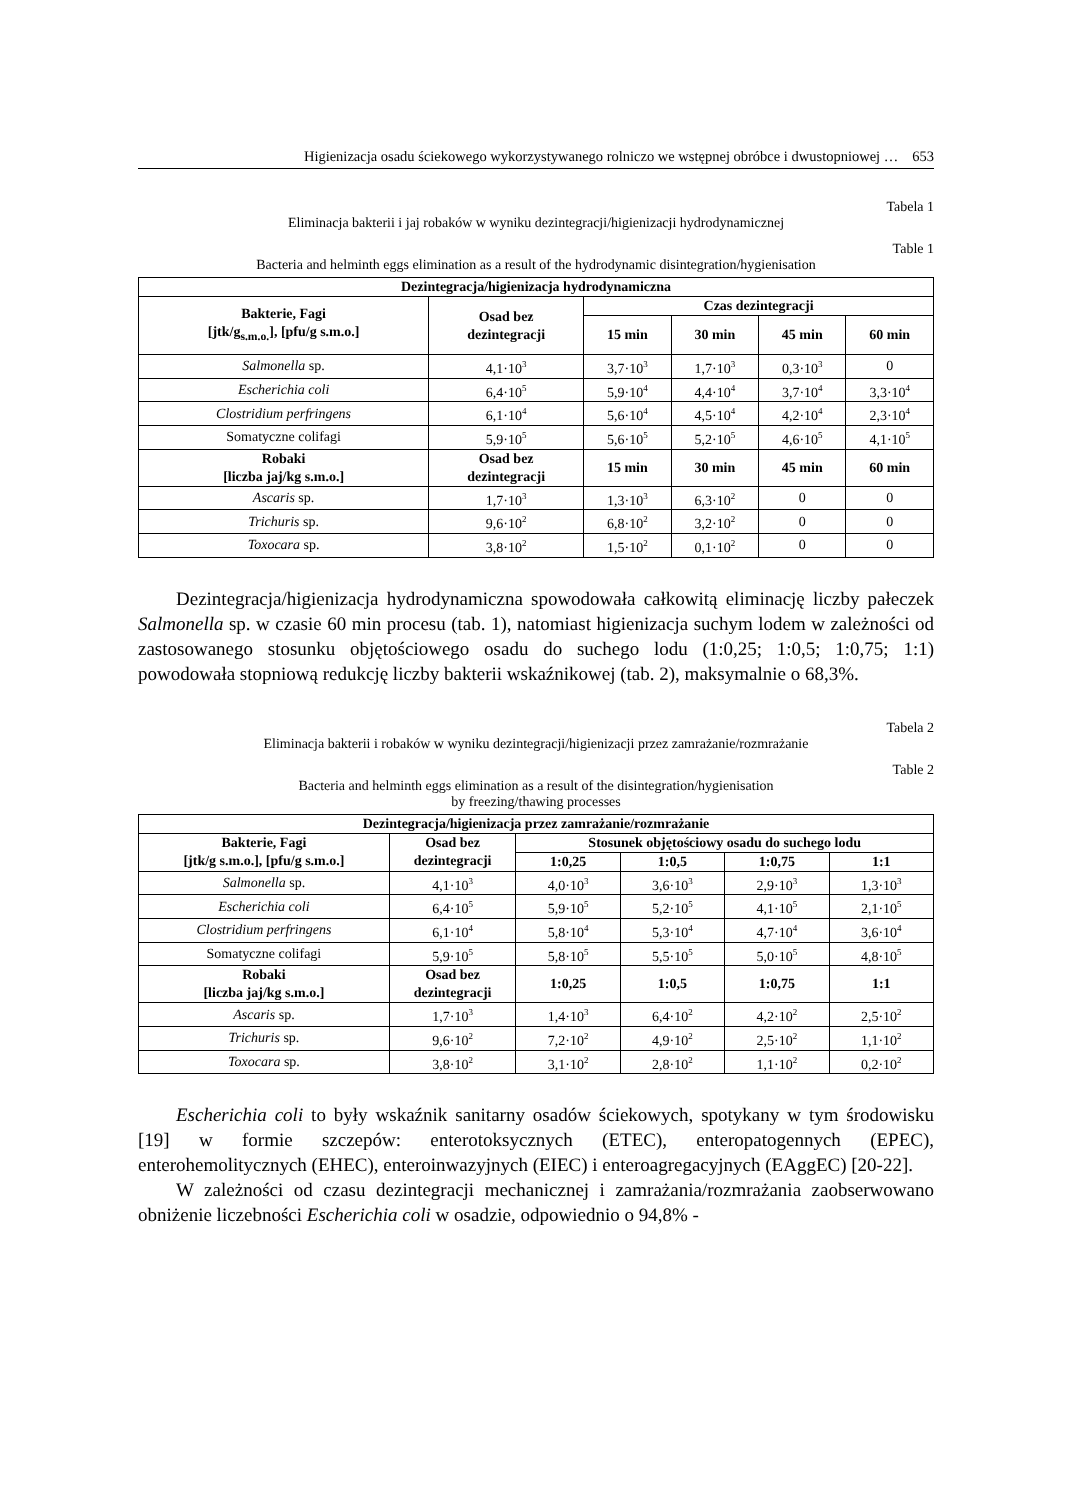Higienizacja osadu ściekowego wykorzystywanego rolniczo we wstępnej obróbce i dwustopniowej … 653
Tabela 1
Eliminacja bakterii i jaj robaków w wyniku dezintegracji/higienizacji hydrodynamicznej
Table 1
Bacteria and helminth eggs elimination as a result of the hydrodynamic disintegration/hygienisation
| Dezintegracja/higienizacja hydrodynamiczna | | | | | |
| --- | --- | --- | --- | --- | --- |
| Bakterie, Fagi [jtk/g<sub>s.m.o.</sub>], [pfu/g s.m.o.] | Osad bez dezintegracji | Czas dezintegracji | | | |
| | | 15 min | 30 min | 45 min | 60 min |
| Salmonella sp. | 4,1·10<sup>3</sup> | 3,7·10<sup>3</sup> | 1,7·10<sup>3</sup> | 0,3·10<sup>3</sup> | 0 |
| Escherichia coli | 6,4·10<sup>5</sup> | 5,9·10<sup>4</sup> | 4,4·10<sup>4</sup> | 3,7·10<sup>4</sup> | 3,3·10<sup>4</sup> |
| Clostridium perfringens | 6,1·10<sup>4</sup> | 5,6·10<sup>4</sup> | 4,5·10<sup>4</sup> | 4,2·10<sup>4</sup> | 2,3·10<sup>4</sup> |
| Somatyczne colifagi | 5,9·10<sup>5</sup> | 5,6·10<sup>5</sup> | 5,2·10<sup>5</sup> | 4,6·10<sup>5</sup> | 4,1·10<sup>5</sup> |
| Robaki [liczba jaj/kg s.m.o.] | Osad bez dezintegracji | 15 min | 30 min | 45 min | 60 min |
| Ascaris sp. | 1,7·10<sup>3</sup> | 1,3·10<sup>3</sup> | 6,3·10<sup>2</sup> | 0 | 0 |
| Trichuris sp. | 9,6·10<sup>2</sup> | 6,8·10<sup>2</sup> | 3,2·10<sup>2</sup> | 0 | 0 |
| Toxocara sp. | 3,8·10<sup>2</sup> | 1,5·10<sup>2</sup> | 0,1·10<sup>2</sup> | 0 | 0 |
Dezintegracja/higienizacja hydrodynamiczna spowodowała całkowitą eliminację liczby pałeczek Salmonella sp. w czasie 60 min procesu (tab. 1), natomiast higienizacja suchym lodem w zależności od zastosowanego stosunku objętościowego osadu do suchego lodu (1:0,25; 1:0,5; 1:0,75; 1:1) powodowała stopniową redukcję liczby bakterii wskaźnikowej (tab. 2), maksymalnie o 68,3%.
Tabela 2
Eliminacja bakterii i robaków w wyniku dezintegracji/higienizacji przez zamrażanie/rozmrażanie
Table 2
Bacteria and helminth eggs elimination as a result of the disintegration/hygienisation
by freezing/thawing processes
| Dezintegracja/higienizacja przez zamrażanie/rozmrażanie | | | | | |
| --- | --- | --- | --- | --- | --- |
| Bakterie, Fagi [jtk/g s.m.o.], [pfu/g s.m.o.] | Osad bez dezintegracji | Stosunek objętościowy osadu do suchego lodu | | | |
| | | 1:0,25 | 1:0,5 | 1:0,75 | 1:1 |
| Salmonella sp. | 4,1·10<sup>3</sup> | 4,0·10<sup>3</sup> | 3,6·10<sup>3</sup> | 2,9·10<sup>3</sup> | 1,3·10<sup>3</sup> |
| Escherichia coli | 6,4·10<sup>5</sup> | 5,9·10<sup>5</sup> | 5,2·10<sup>5</sup> | 4,1·10<sup>5</sup> | 2,1·10<sup>5</sup> |
| Clostridium perfringens | 6,1·10<sup>4</sup> | 5,8·10<sup>4</sup> | 5,3·10<sup>4</sup> | 4,7·10<sup>4</sup> | 3,6·10<sup>4</sup> |
| Somatyczne colifagi | 5,9·10<sup>5</sup> | 5,8·10<sup>5</sup> | 5,5·10<sup>5</sup> | 5,0·10<sup>5</sup> | 4,8·10<sup>5</sup> |
| Robaki [liczba jaj/kg s.m.o.] | Osad bez dezintegracji | 1:0,25 | 1:0,5 | 1:0,75 | 1:1 |
| Ascaris sp. | 1,7·10<sup>3</sup> | 1,4·10<sup>3</sup> | 6,4·10<sup>2</sup> | 4,2·10<sup>2</sup> | 2,5·10<sup>2</sup> |
| Trichuris sp. | 9,6·10<sup>2</sup> | 7,2·10<sup>2</sup> | 4,9·10<sup>2</sup> | 2,5·10<sup>2</sup> | 1,1·10<sup>2</sup> |
| Toxocara sp. | 3,8·10<sup>2</sup> | 3,1·10<sup>2</sup> | 2,8·10<sup>2</sup> | 1,1·10<sup>2</sup> | 0,2·10<sup>2</sup> |
Escherichia coli to były wskaźnik sanitarny osadów ściekowych, spotykany w tym środowisku [19] w formie szczepów: enterotoksycznych (ETEC), enteropatogennych (EPEC), enterohemolitycznych (EHEC), enteroinwazyjnych (EIEC) i enteroagregacyjnych (EAggEC) [20-22].
W zależności od czasu dezintegracji mechanicznej i zamrażania/rozmrażania zaobserwowano obniżenie liczebności Escherichia coli w osadzie, odpowiednio o 94,8% -